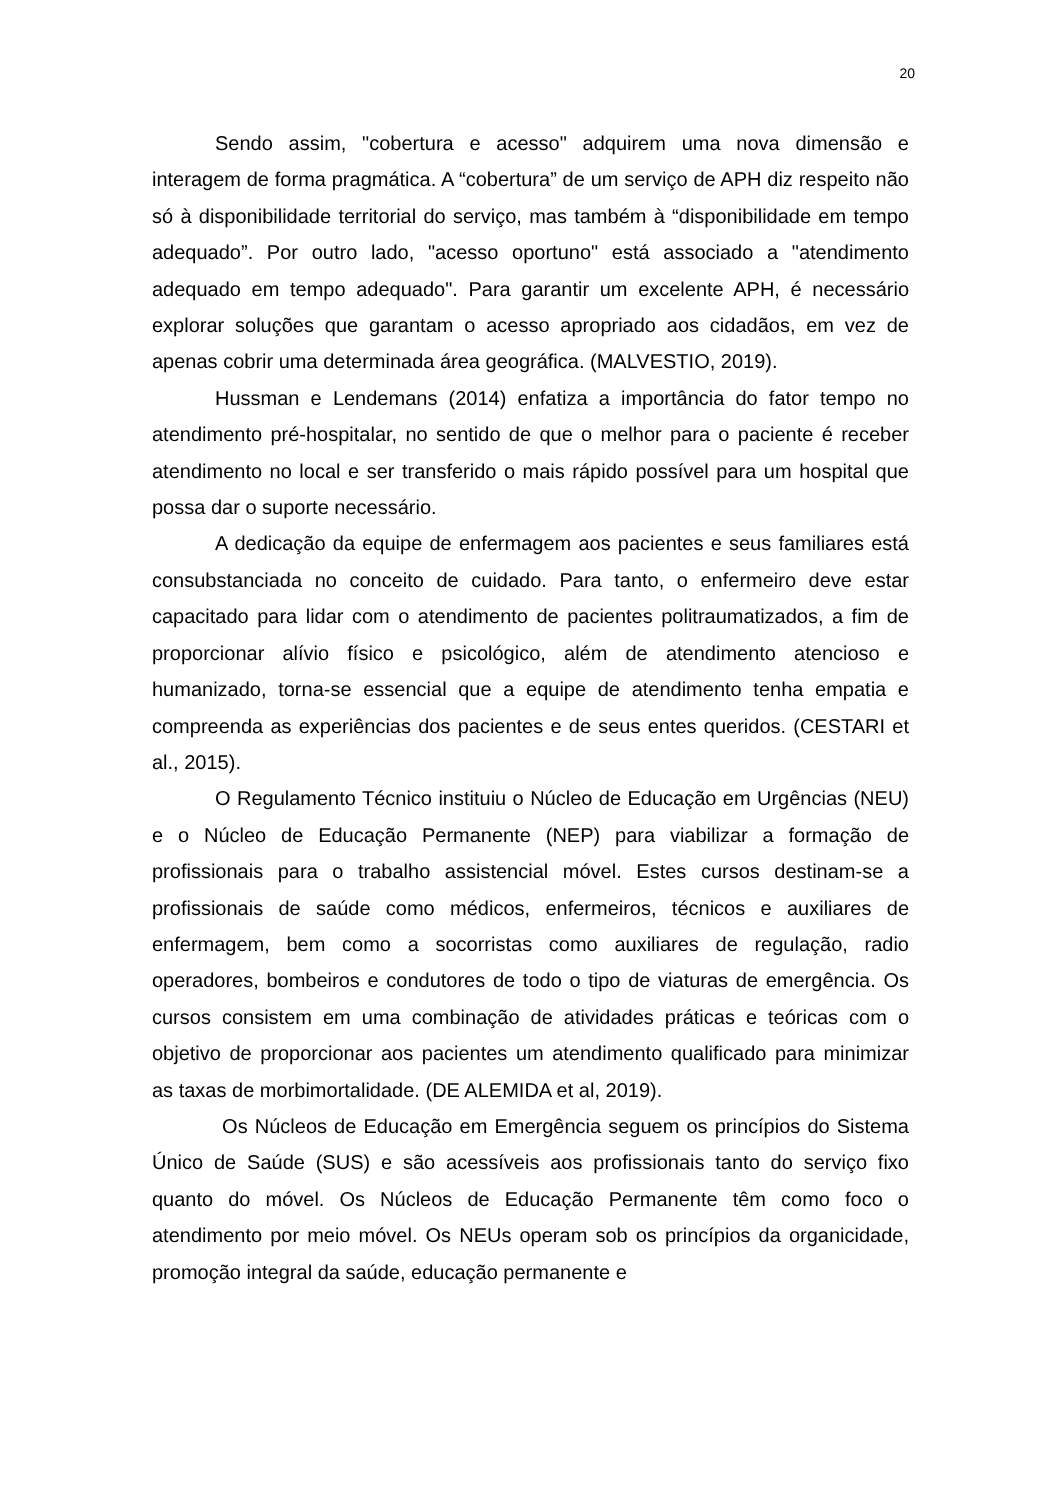20
Sendo assim, "cobertura e acesso" adquirem uma nova dimensão e interagem de forma pragmática. A “cobertura” de um serviço de APH diz respeito não só à disponibilidade territorial do serviço, mas também à “disponibilidade em tempo adequado”. Por outro lado, "acesso oportuno" está associado a "atendimento adequado em tempo adequado". Para garantir um excelente APH, é necessário explorar soluções que garantam o acesso apropriado aos cidadãos, em vez de apenas cobrir uma determinada área geográfica. (MALVESTIO, 2019).
Hussman e Lendemans (2014) enfatiza a importância do fator tempo no atendimento pré-hospitalar, no sentido de que o melhor para o paciente é receber atendimento no local e ser transferido o mais rápido possível para um hospital que possa dar o suporte necessário.
A dedicação da equipe de enfermagem aos pacientes e seus familiares está consubstanciada no conceito de cuidado. Para tanto, o enfermeiro deve estar capacitado para lidar com o atendimento de pacientes politraumatizados, a fim de proporcionar alívio físico e psicológico, além de atendimento atencioso e humanizado, torna-se essencial que a equipe de atendimento tenha empatia e compreenda as experiências dos pacientes e de seus entes queridos. (CESTARI et al., 2015).
O Regulamento Técnico instituiu o Núcleo de Educação em Urgências (NEU) e o Núcleo de Educação Permanente (NEP) para viabilizar a formação de profissionais para o trabalho assistencial móvel. Estes cursos destinam-se a profissionais de saúde como médicos, enfermeiros, técnicos e auxiliares de enfermagem, bem como a socorristas como auxiliares de regulação, radio operadores, bombeiros e condutores de todo o tipo de viaturas de emergência. Os cursos consistem em uma combinação de atividades práticas e teóricas com o objetivo de proporcionar aos pacientes um atendimento qualificado para minimizar as taxas de morbimortalidade. (DE ALEMIDA et al, 2019).
Os Núcleos de Educação em Emergência seguem os princípios do Sistema Único de Saúde (SUS) e são acessíveis aos profissionais tanto do serviço fixo quanto do móvel. Os Núcleos de Educação Permanente têm como foco o atendimento por meio móvel. Os NEUs operam sob os princípios da organicidade, promoção integral da saúde, educação permanente e